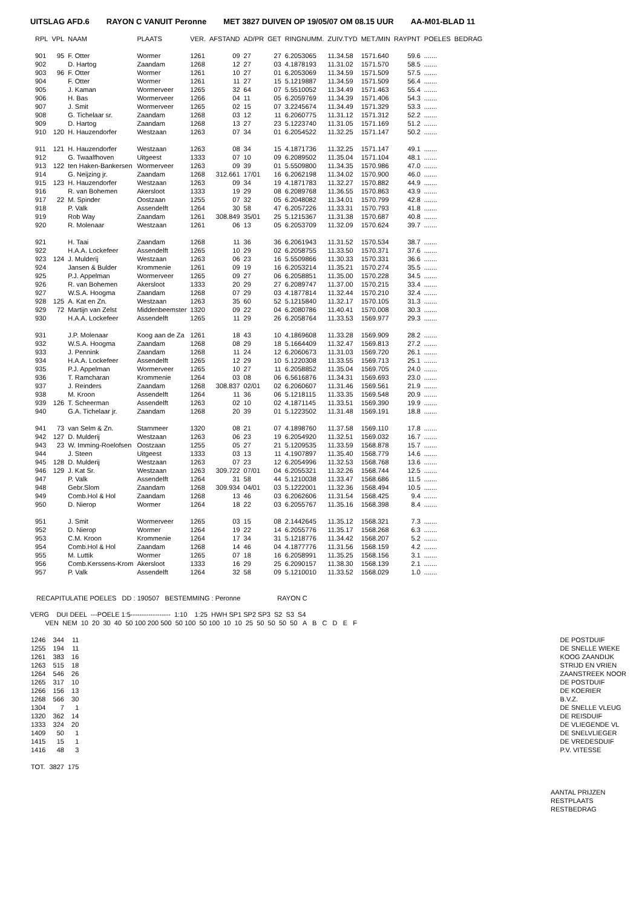UITSLAG AFD.6 RAYON C VANUIT Peronne MET 3827 DUIVEN OP 19/05/07 OM 08.15 UUR AA-M01-BLAD 11
| RPL | VPL | NAAM | PLAATS | VER. | AFSTAND | AD/PR | GET | RINGNUMM. | ZUIV.TYD | MET./MIN | RAYPNT | POELES | BEDRAG |
| --- | --- | --- | --- | --- | --- | --- | --- | --- | --- | --- | --- | --- | --- |
| 901 | 95 | F. Otter | Wormer | 1261 | 09 | 27 | 27 | 6.2053065 | 11.34.58 | 1571.640 | 59.6 | ....... | |
| 902 | | D. Hartog | Zaandam | 1268 | 12 | 27 | 03 | 4.1878193 | 11.31.02 | 1571.570 | 58.5 | ....... | |
| 903 | 96 | F. Otter | Wormer | 1261 | 10 | 27 | 01 | 6.2053069 | 11.34.59 | 1571.509 | 57.5 | ....... | |
| 904 | | F. Otter | Wormer | 1261 | 11 | 27 | 15 | 5.1219887 | 11.34.59 | 1571.509 | 56.4 | ....... | |
| 905 | | J. Kaman | Wormerveer | 1265 | 32 | 64 | 07 | 5.5510052 | 11.34.49 | 1571.463 | 55.4 | ....... | |
| 906 | | H. Bas | Wormerveer | 1266 | 04 | 11 | 05 | 6.2059769 | 11.34.39 | 1571.406 | 54.3 | ....... | |
| 907 | | J. Smit | Wormerveer | 1265 | 02 | 15 | 07 | 3.2245674 | 11.34.49 | 1571.329 | 53.3 | ....... | |
| 908 | | G. Tichelaar sr. | Zaandam | 1268 | 03 | 12 | 11 | 6.2060775 | 11.31.12 | 1571.312 | 52.2 | ....... | |
| 909 | | D. Hartog | Zaandam | 1268 | 13 | 27 | 23 | 5.1223740 | 11.31.05 | 1571.169 | 51.2 | ....... | |
| 910 | 120 | H. Hauzendorfer | Westzaan | 1263 | 07 | 34 | 01 | 6.2054522 | 11.32.25 | 1571.147 | 50.2 | ....... | |
| 911 | 121 | H. Hauzendorfer | Westzaan | 1263 | 08 | 34 | 15 | 4.1871736 | 11.32.25 | 1571.147 | 49.1 | ....... | |
| 912 | | G. Twaalfhoven | Uitgeest | 1333 | 07 | 10 | 09 | 6.2089502 | 11.35.04 | 1571.104 | 48.1 | ....... | |
| 913 | 122 | ten Haken-Bankersen | Wormerveer | 1263 | 09 | 39 | 01 | 5.5509800 | 11.34.35 | 1570.986 | 47.0 | ....... | |
| 914 | | G. Neijzing jr. | Zaandam | 1268 | 312.661 | 17/01 | 16 | 6.2062198 | 11.34.02 | 1570.900 | 46.0 | ....... | |
| 915 | 123 | H. Hauzendorfer | Westzaan | 1263 | 09 | 34 | 19 | 4.1871783 | 11.32.27 | 1570.882 | 44.9 | ....... | |
| 916 | | R. van Bohemen | Akersloot | 1333 | 19 | 29 | 08 | 6.2089768 | 11.36.55 | 1570.863 | 43.9 | ....... | |
| 917 | 22 | M. Spinder | Oostzaan | 1255 | 07 | 32 | 05 | 6.2048082 | 11.34.01 | 1570.799 | 42.8 | ....... | |
| 918 | | P. Valk | Assendelft | 1264 | 30 | 58 | 47 | 6.2057226 | 11.33.31 | 1570.793 | 41.8 | ....... | |
| 919 | | Rob Way | Zaandam | 1261 | 308.849 | 35/01 | 25 | 5.1215367 | 11.31.38 | 1570.687 | 40.8 | ....... | |
| 920 | | R. Molenaar | Westzaan | 1261 | 06 | 13 | 05 | 6.2053709 | 11.32.09 | 1570.624 | 39.7 | ....... | |
| 921 | | H. Taai | Zaandam | 1268 | 11 | 36 | 36 | 6.2061943 | 11.31.52 | 1570.534 | 38.7 | ....... | |
| 922 | | H.A.A. Lockefeer | Assendelft | 1265 | 10 | 29 | 02 | 6.2058755 | 11.33.50 | 1570.371 | 37.6 | ....... | |
| 923 | 124 | J. Mulderij | Westzaan | 1263 | 06 | 23 | 16 | 5.5509866 | 11.30.33 | 1570.331 | 36.6 | ....... | |
| 924 | | Jansen & Bulder | Krommenie | 1261 | 09 | 19 | 16 | 6.2053214 | 11.35.21 | 1570.274 | 35.5 | ....... | |
| 925 | | P.J. Appelman | Wormerveer | 1265 | 09 | 27 | 06 | 6.2058851 | 11.35.00 | 1570.228 | 34.5 | ....... | |
| 926 | | R. van Bohemen | Akersloot | 1333 | 20 | 29 | 27 | 6.2089747 | 11.37.00 | 1570.215 | 33.4 | ....... | |
| 927 | | W.S.A. Hoogma | Zaandam | 1268 | 07 | 29 | 03 | 4.1877814 | 11.32.44 | 1570.210 | 32.4 | ....... | |
| 928 | 125 | A. Kat en Zn. | Westzaan | 1263 | 35 | 60 | 52 | 5.1215840 | 11.32.17 | 1570.105 | 31.3 | ....... | |
| 929 | 72 | Martijn van Zelst | Middenbeemster | 1320 | 09 | 22 | 04 | 6.2080786 | 11.40.41 | 1570.008 | 30.3 | ....... | |
| 930 | | H.A.A. Lockefeer | Assendelft | 1265 | 11 | 29 | 26 | 6.2058764 | 11.33.53 | 1569.977 | 29.3 | ....... | |
| 931 | | J.P. Molenaar | Koog aan de Za | 1261 | 18 | 43 | 10 | 4.1869608 | 11.33.28 | 1569.909 | 28.2 | ....... | |
| 932 | | W.S.A. Hoogma | Zaandam | 1268 | 08 | 29 | 18 | 5.1664409 | 11.32.47 | 1569.813 | 27.2 | ....... | |
| 933 | | J. Pennink | Zaandam | 1268 | 11 | 24 | 12 | 6.2060673 | 11.31.03 | 1569.720 | 26.1 | ....... | |
| 934 | | H.A.A. Lockefeer | Assendelft | 1265 | 12 | 29 | 10 | 5.1220308 | 11.33.55 | 1569.713 | 25.1 | ....... | |
| 935 | | P.J. Appelman | Wormerveer | 1265 | 10 | 27 | 11 | 6.2058852 | 11.35.04 | 1569.705 | 24.0 | ....... | |
| 936 | | T. Ramcharan | Krommenie | 1264 | 03 | 08 | 06 | 6.5616876 | 11.34.31 | 1569.693 | 23.0 | ....... | |
| 937 | | J. Reinders | Zaandam | 1268 | 308.837 | 02/01 | 02 | 6.2060607 | 11.31.46 | 1569.561 | 21.9 | ....... | |
| 938 | | M. Kroon | Assendelft | 1264 | 11 | 36 | 06 | 5.1218115 | 11.33.35 | 1569.548 | 20.9 | ....... | |
| 939 | 126 | T. Scheerman | Assendelft | 1263 | 02 | 10 | 02 | 4.1871145 | 11.33.51 | 1569.390 | 19.9 | ....... | |
| 940 | | G.A. Tichelaar jr. | Zaandam | 1268 | 20 | 39 | 01 | 5.1223502 | 11.31.48 | 1569.191 | 18.8 | ....... | |
| 941 | 73 | van Selm & Zn. | Starnmeer | 1320 | 08 | 21 | 07 | 4.1898760 | 11.37.58 | 1569.110 | 17.8 | ....... | |
| 942 | 127 | D. Mulderij | Westzaan | 1263 | 06 | 23 | 19 | 6.2054920 | 11.32.51 | 1569.032 | 16.7 | ....... | |
| 943 | 23 | W. Imming-Roelofsen | Oostzaan | 1255 | 05 | 27 | 21 | 5.1209535 | 11.33.59 | 1568.878 | 15.7 | ....... | |
| 944 | | J. Steen | Uitgeest | 1333 | 03 | 13 | 11 | 4.1907897 | 11.35.40 | 1568.779 | 14.6 | ....... | |
| 945 | 128 | D. Mulderij | Westzaan | 1263 | 07 | 23 | 12 | 6.2054996 | 11.32.53 | 1568.768 | 13.6 | ....... | |
| 946 | 129 | J. Kat Sr. | Westzaan | 1263 | 309.722 | 07/01 | 04 | 6.2055321 | 11.32.26 | 1568.744 | 12.5 | ....... | |
| 947 | | P. Valk | Assendelft | 1264 | 31 | 58 | 44 | 5.1210038 | 11.33.47 | 1568.686 | 11.5 | ....... | |
| 948 | | Gebr.Slom | Zaandam | 1268 | 309.934 | 04/01 | 03 | 5.1222001 | 11.32.36 | 1568.494 | 10.5 | ....... | |
| 949 | | Comb.Hol & Hol | Zaandam | 1268 | 13 | 46 | 03 | 6.2062606 | 11.31.54 | 1568.425 | 9.4 | ....... | |
| 950 | | D. Nierop | Wormer | 1264 | 18 | 22 | 03 | 6.2055767 | 11.35.16 | 1568.398 | 8.4 | ....... | |
| 951 | | J. Smit | Wormerveer | 1265 | 03 | 15 | 08 | 2.1442645 | 11.35.12 | 1568.321 | 7.3 | ....... | |
| 952 | | D. Nierop | Wormer | 1264 | 19 | 22 | 14 | 6.2055776 | 11.35.17 | 1568.268 | 6.3 | ....... | |
| 953 | | C.M. Kroon | Krommenie | 1264 | 17 | 34 | 31 | 5.1218776 | 11.34.42 | 1568.207 | 5.2 | ....... | |
| 954 | | Comb.Hol & Hol | Zaandam | 1268 | 14 | 46 | 04 | 4.1877776 | 11.31.56 | 1568.159 | 4.2 | ....... | |
| 955 | | M. Luttik | Wormer | 1265 | 07 | 18 | 16 | 6.2058991 | 11.35.25 | 1568.156 | 3.1 | ....... | |
| 956 | | Comb.Kerssens-Krom | Akersloot | 1333 | 16 | 29 | 25 | 6.2090157 | 11.38.30 | 1568.139 | 2.1 | ....... | |
| 957 | | P. Valk | Assendelft | 1264 | 32 | 58 | 09 | 5.1210010 | 11.33.52 | 1568.029 | 1.0 | ....... | |
RECAPITULATIE POELES DD : 190507 BESTEMMING : Peronne RAYON C
VERG DUI DEEL ---POELE 1:5------------------ 1:10 1:25 HWH SP1 SP2 SP3 S2 S3 S4 VEN NEM 10 20 30 40 50 100 200 500 50 100 50 100 10 10 25 50 50 50 50 A B C D E F
| 1246 | 344 | 11 | | DE POSTDUIF |
| 1255 | 194 | 11 | | DE SNELLE WIEKE |
| 1261 | 383 | 16 | | KOOG ZAANDIJK |
| 1263 | 515 | 18 | | STRIJD EN VRIEN |
| 1264 | 546 | 26 | | ZAANSTREEK NOOR |
| 1265 | 317 | 10 | | DE POSTDUIF |
| 1266 | 156 | 13 | | DE KOERIER |
| 1268 | 566 | 30 | | B.V.Z. |
| 1304 | 7 | 1 | | DE SNELLE VLEUG |
| 1320 | 362 | 14 | | DE REISDUIF |
| 1333 | 324 | 20 | | DE VLIEGENDE VL |
| 1409 | 50 | 1 | | DE SNELVLIEGER |
| 1415 | 15 | 1 | | DE VREDESDUIF |
| 1416 | 48 | 3 | | P.V. VITESSE |
| TOT. | 3827 | 175 | | |
AANTAL PRIJZEN
RESTPLAATS
RESTBEDRAG